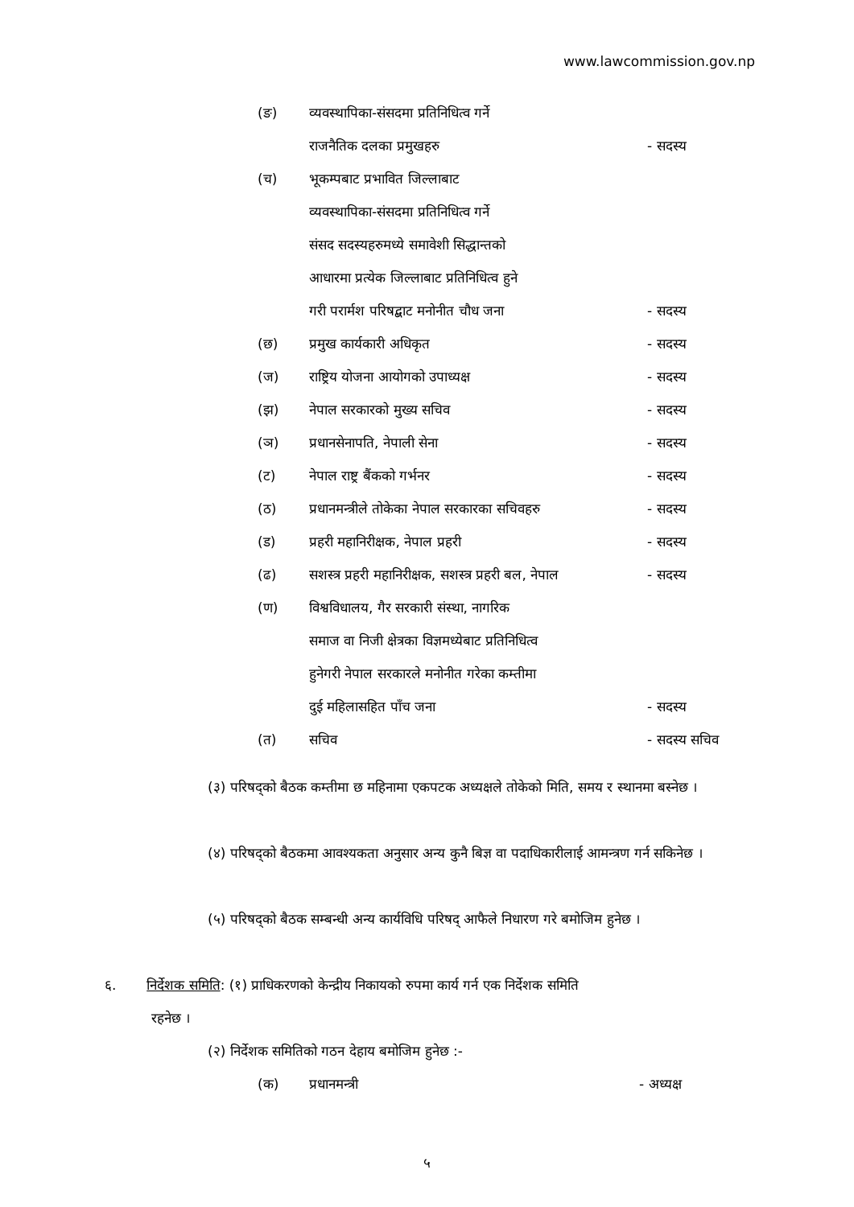www.lawcommission.gov.np
(ङ) व्यवस्थापिका-संसदमा प्रतिनिधित्व गर्ने
राजनैतिक दलका प्रमुखहरु - सदस्य
(च) भूकम्पबाट प्रभावित जिल्लाबाट
व्यवस्थापिका-संसदमा प्रतिनिधित्व गर्ने
संसद सदस्यहरुमध्ये समावेशी सिद्धान्तको
आधारमा प्रत्येक जिल्लाबाट प्रतिनिधित्व हुने
गरी परार्मश परिषद्बाट मनोनीत चौध जना - सदस्य
(छ) प्रमुख कार्यकारी अधिकृत - सदस्य
(ज) राष्ट्रिय योजना आयोगको उपाध्यक्ष - सदस्य
(झ) नेपाल सरकारको मुख्य सचिव - सदस्य
(ञ) प्रधानसेनापति, नेपाली सेना - सदस्य
(ट) नेपाल राष्ट्र बैंकको गर्भनर - सदस्य
(ठ) प्रधानमन्त्रीले तोकेका नेपाल सरकारका सचिवहरु - सदस्य
(ड) प्रहरी महानिरीक्षक, नेपाल प्रहरी - सदस्य
(ढ) सशस्त्र प्रहरी महानिरीक्षक, सशस्त्र प्रहरी बल, नेपाल - सदस्य
(ण) विश्वविधालय, गैर सरकारी संस्था, नागरिक
समाज वा निजी क्षेत्रका विज्ञमध्येबाट प्रतिनिधित्व
हुनेगरी नेपाल सरकारले मनोनीत गरेका कम्तीमा
दुई महिलासहित पाँच जना - सदस्य
(त) सचिव - सदस्य सचिव
(३) परिषद्को बैठक कम्तीमा छ महिनामा एकपटक अध्यक्षले तोकेको मिति, समय र स्थानमा बस्नेछ ।
(४) परिषद्को बैठकमा आवश्यकता अनुसार अन्य कुनै बिज्ञ वा पदाधिकारीलाई आमन्त्रण गर्न सकिनेछ ।
(५) परिषद्को बैठक सम्बन्धी अन्य कार्यविधि परिषद् आफैले निधारण गरे बमोजिम हुनेछ ।
६. निर्देशक समिति: (१) प्राधिकरणको केन्द्रीय निकायको रुपमा कार्य गर्न एक निर्देशक समिति
रहनेछ ।
(२) निर्देशक समितिको गठन देहाय बमोजिम हुनेछ :-
(क) प्रधानमन्त्री - अध्यक्ष
५